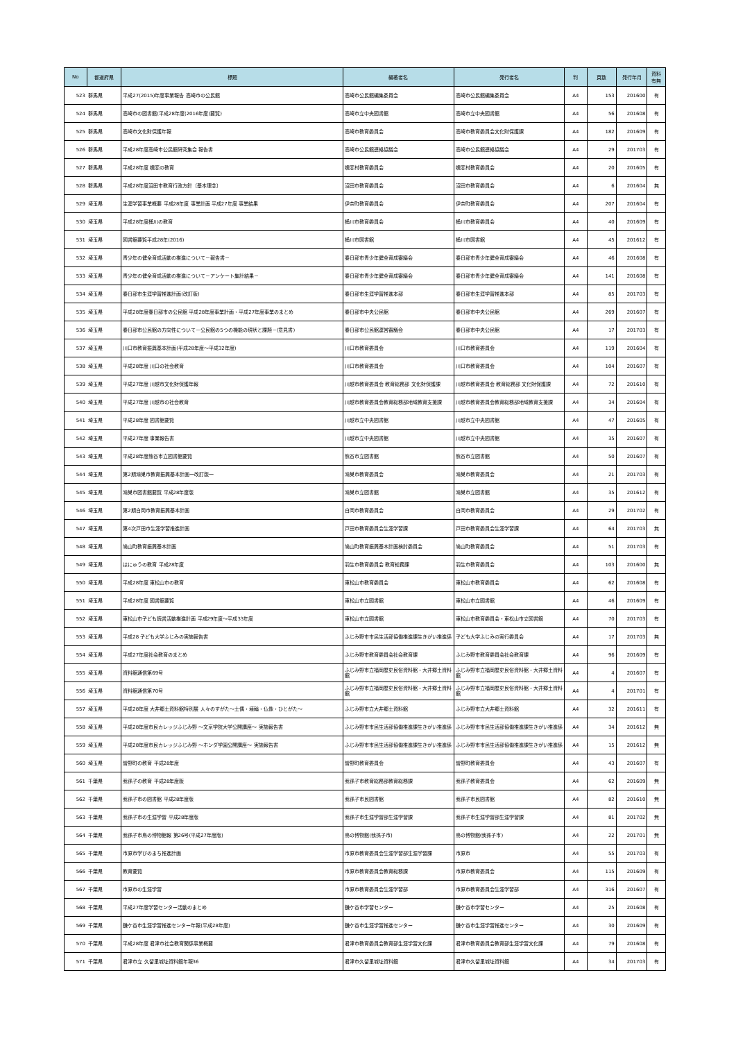| No | 都道府県 | 標題 | 編著者名 | 発行者名 | 判 | 頁数 | 発行年月 | 資料 有無 |
| --- | --- | --- | --- | --- | --- | --- | --- | --- |
| 523 | 群馬県 | 平成27(2015)年度事業報告 高崎市の公民館 | 高崎市公民館編集委員会 | 高崎市公民館編集委員会 | A4 | 153 | 201600 | 有 |
| 524 | 群馬県 | 高崎市の図書館(平成28年度(2016年度)要覧) | 高崎市立中央図書館 | 高崎市立中央図書館 | A4 | 56 | 201608 | 有 |
| 525 | 群馬県 | 高崎市文化財保護年報 | 高崎市教育委員会 | 高崎市教育委員会文化財保護課 | A4 | 182 | 201609 | 有 |
| 526 | 群馬県 | 平成28年度高崎市公民館研究集会 報告書 | 高崎市公民館連絡協議会 | 高崎市公民館連絡協議会 | A4 | 29 | 201703 | 有 |
| 527 | 群馬県 | 平成28年度 嬬恋の教育 | 嬬恋村教育委員会 | 嬬恋村教育委員会 | A4 | 20 | 201605 | 有 |
| 528 | 群馬県 | 平成28年度沼田市教育行政方針〔基本理念〕 | 沼田市教育委員会 | 沼田市教育委員会 | A4 | 6 | 201604 | 無 |
| 529 | 埼玉県 | 生涯学習事業概要 平成28年度 事業計画 平成27年度 事業結果 | 伊奈町教育委員会 | 伊奈町教育委員会 | A4 | 207 | 201604 | 有 |
| 530 | 埼玉県 | 平成28年度桶川の教育 | 桶川市教育委員会 | 桶川市教育委員会 | A4 | 40 | 201609 | 有 |
| 531 | 埼玉県 | 図書館要覧平成28年(2016) | 桶川市図書館 | 桶川市図書館 | A4 | 45 | 201612 | 有 |
| 532 | 埼玉県 | 青少年の健全育成活動の推進について－報告書－ | 春日部市青少年健全育成審議会 | 春日部市青少年健全育成審議会 | A4 | 46 | 201608 | 有 |
| 533 | 埼玉県 | 青少年の健全育成活動の推進について－アンケート集計結果－ | 春日部市青少年健全育成審議会 | 春日部市青少年健全育成審議会 | A4 | 141 | 201608 | 有 |
| 534 | 埼玉県 | 春日部市生涯学習推進計画(改訂版) | 春日部市生涯学習推進本部 | 春日部市生涯学習推進本部 | A4 | 85 | 201703 | 有 |
| 535 | 埼玉県 | 平成28年度春日部市の公民館 平成28年度事業計画・平成27年度事業のまとめ | 春日部市中央公民館 | 春日部市中央公民館 | A4 | 269 | 201607 | 有 |
| 536 | 埼玉県 | 春日部市公民館の方向性について－公民館の5つの機能の現状と課題－(意見書) | 春日部市公民館運営審議会 | 春日部市中央公民館 | A4 | 17 | 201703 | 有 |
| 537 | 埼玉県 | 川口市教育振興基本計画(平成28年度～平成32年度) | 川口市教育委員会 | 川口市教育委員会 | A4 | 119 | 201604 | 有 |
| 538 | 埼玉県 | 平成28年度 川口の社会教育 | 川口市教育委員会 | 川口市教育委員会 | A4 | 104 | 201607 | 有 |
| 539 | 埼玉県 | 平成27年度 川越市文化財保護年報 | 川越市教育委員会 教育総務部 文化財保護課 | 川越市教育委員会 教育総務部 文化財保護課 | A4 | 72 | 201610 | 有 |
| 540 | 埼玉県 | 平成27年度 川越市の社会教育 | 川越市教育委員会教育総務部地域教育支援課 | 川越市教育委員会教育総務部地域教育支援課 | A4 | 34 | 201604 | 有 |
| 541 | 埼玉県 | 平成28年度 図書館要覧 | 川越市立中央図書館 | 川越市立中央図書館 | A4 | 47 | 201605 | 有 |
| 542 | 埼玉県 | 平成27年度 事業報告書 | 川越市立中央図書館 | 川越市立中央図書館 | A4 | 35 | 201607 | 有 |
| 543 | 埼玉県 | 平成28年度熊谷市立図書館要覧 | 熊谷市立図書館 | 熊谷市立図書館 | A4 | 50 | 201607 | 有 |
| 544 | 埼玉県 | 第2期鴻巣市教育振興基本計画一改訂版一 | 鴻巣市教育委員会 | 鴻巣市教育委員会 | A4 | 21 | 201703 | 有 |
| 545 | 埼玉県 | 鴻巣市図書館要覧 平成28年度版 | 鴻巣市立図書館 | 鴻巣市立図書館 | A4 | 35 | 201612 | 有 |
| 546 | 埼玉県 | 第2期白岡市教育振興基本計画 | 白岡市教育委員会 | 白岡市教育委員会 | A4 | 29 | 201702 | 有 |
| 547 | 埼玉県 | 第4次戸田市生涯学習推進計画 | 戸田市教育委員会生涯学習課 | 戸田市教育委員会生涯学習課 | A4 | 64 | 201703 | 無 |
| 548 | 埼玉県 | 鳩山町教育振興基本計画 | 鳩山町教育振興基本計画検討委員会 | 鳩山町教育委員会 | A4 | 51 | 201703 | 有 |
| 549 | 埼玉県 | はにゅうの教育 平成28年度 | 羽生市教育委員会 教育総務課 | 羽生市教育委員会 | A4 | 103 | 201600 | 無 |
| 550 | 埼玉県 | 平成28年度 東松山市の教育 | 東松山市教育委員会 | 東松山市教育委員会 | A4 | 62 | 201608 | 有 |
| 551 | 埼玉県 | 平成28年度 図書館要覧 | 東松山市立図書館 | 東松山市立図書館 | A4 | 46 | 201609 | 有 |
| 552 | 埼玉県 | 東松山市子ども読書活動推進計画 平成29年度～平成33年度 | 東松山市立図書館 | 東松山市教育委員会・東松山市立図書館 | A4 | 70 | 201703 | 有 |
| 553 | 埼玉県 | 平成28 子ども大学ふじみの実施報告書 | ふじみ野市市民生活部協働推進課生きがい推進係 | 子ども大学ふじみの実行委員会 | A4 | 17 | 201703 | 無 |
| 554 | 埼玉県 | 平成27年度社会教育のまとめ | ふじみ野市教育委員会社会教育課 | ふじみ野市教育委員会社会教育課 | A4 | 96 | 201609 | 有 |
| 555 | 埼玉県 | 資料館通信第69号 | ふじみ野市立福岡歴史民俗資料館・大井郷土資料館 | ふじみ野市立福岡歴史民俗資料館・大井郷土資料館 | A4 | 4 | 201607 | 有 |
| 556 | 埼玉県 | 資料館通信第70号 | ふじみ野市立福岡歴史民俗資料館・大井郷土資料館 | ふじみ野市立福岡歴史民俗資料館・大井郷土資料館 | A4 | 4 | 201701 | 有 |
| 557 | 埼玉県 | 平成28年度 大井郷土資料館特別展 人々のすがた～土偶・埴輪・仏像・ひとがた～ | ふじみ野市立大井郷土資料館 | ふじみ野市立大井郷土資料館 | A4 | 32 | 201611 | 有 |
| 558 | 埼玉県 | 平成28年度市民カレッジふじみ野 ～文京学院大学公開講座～ 実施報告書 | ふじみ野市市民生活部協働推進課生きがい推進係 | ふじみ野市市民生活部協働推進課生きがい推進係 | A4 | 34 | 201612 | 無 |
| 559 | 埼玉県 | 平成28年度市民カレッジふじみ野 ～ホンダ学園公開講座～ 実施報告書 | ふじみ野市市民生活部協働推進課生きがい推進係 | ふじみ野市市民生活部協働推進課生きがい推進係 | A4 | 15 | 201612 | 無 |
| 560 | 埼玉県 | 皆野町の教育 平成28年度 | 皆野町教育委員会 | 皆野町教育委員会 | A4 | 43 | 201607 | 有 |
| 561 | 千葉県 | 我孫子の教育 平成28年度版 | 我孫子市教育総務部教育総務課 | 我孫子教育委員会 | A4 | 62 | 201609 | 無 |
| 562 | 千葉県 | 我孫子市の図書館 平成28年度版 | 我孫子市民図書館 | 我孫子市民図書館 | A4 | 82 | 201610 | 無 |
| 563 | 千葉県 | 我孫子市の生涯学習 平成28年度版 | 我孫子市生涯学習部生涯学習課 | 我孫子市生涯学習部生涯学習課 | A4 | 81 | 201702 | 無 |
| 564 | 千葉県 | 我孫子市鳥の博物館報 第26号(平成27年度版) | 鳥の博物館(我孫子市) | 鳥の博物館(我孫子市) | A4 | 22 | 201701 | 無 |
| 565 | 千葉県 | 市原市学びのまち推進計画 | 市原市教育委員会生涯学習部生涯学習課 | 市原市 | A4 | 55 | 201703 | 有 |
| 566 | 千葉県 | 教育要覧 | 市原市教育委員会教育総務課 | 市原市教育委員会 | A4 | 115 | 201609 | 有 |
| 567 | 千葉県 | 市原市の生涯学習 | 市原市教育委員会生涯学習部 | 市原市教育委員会生涯学習部 | A4 | 316 | 201607 | 有 |
| 568 | 千葉県 | 平成27年度学習センター活動のまとめ | 鎌ケ谷市学習センター | 鎌ケ谷市学習センター | A4 | 25 | 201608 | 有 |
| 569 | 千葉県 | 鎌ケ谷市生涯学習推進センター年報(平成28年度) | 鎌ケ谷市生涯学習推進センター | 鎌ケ谷市生涯学習推進センター | A4 | 30 | 201609 | 有 |
| 570 | 千葉県 | 平成28年度 君津市社会教育関係事業概要 | 君津市教育委員会教育部生涯学習文化課 | 君津市教育委員会教育部生涯学習文化課 | A4 | 79 | 201608 | 有 |
| 571 | 千葉県 | 君津市立 久留里城址資料館年報36 | 君津市久留里城址資料館 | 君津市久留里城址資料館 | A4 | 34 | 201703 | 有 |